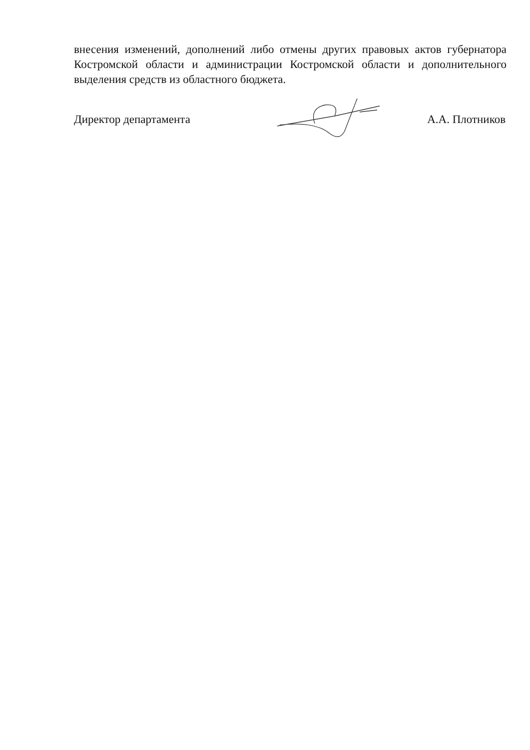внесения изменений, дополнений либо отмены других правовых актов губернатора Костромской области и администрации Костромской области и дополнительного выделения средств из областного бюджета.
Директор департамента А.А. Плотников